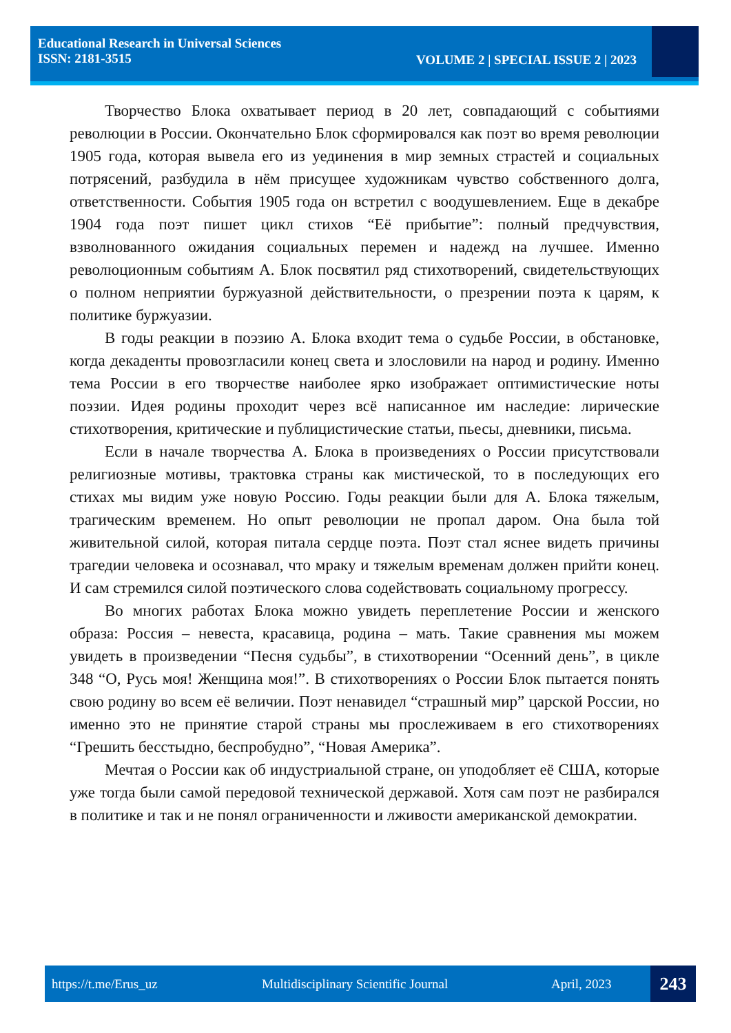Educational Research in Universal Sciences
ISSN: 2181-3515
VOLUME 2 | SPECIAL ISSUE 2 | 2023
Творчество Блока охватывает период в 20 лет, совпадающий с событиями революции в России. Окончательно Блок сформировался как поэт во время революции 1905 года, которая вывела его из уединения в мир земных страстей и социальных потрясений, разбудила в нём присущее художникам чувство собственного долга, ответственности. События 1905 года он встретил с воодушевлением. Еще в декабре 1904 года поэт пишет цикл стихов “Её прибытие”: полный предчувствия, взволнованного ожидания социальных перемен и надежд на лучшее. Именно революционным событиям А. Блок посвятил ряд стихотворений, свидетельствующих о полном неприятии буржуазной действительности, о презрении поэта к царям, к политике буржуазии.
В годы реакции в поэзию А. Блока входит тема о судьбе России, в обстановке, когда декаденты провозгласили конец света и злословили на народ и родину. Именно тема России в его творчестве наиболее ярко изображает оптимистические ноты поэзии. Идея родины проходит через всё написанное им наследие: лирические стихотворения, критические и публицистические статьи, пьесы, дневники, письма.
Если в начале творчества А. Блока в произведениях о России присутствовали религиозные мотивы, трактовка страны как мистической, то в последующих его стихах мы видим уже новую Россию. Годы реакции были для А. Блока тяжелым, трагическим временем. Но опыт революции не пропал даром. Она была той живительной силой, которая питала сердце поэта. Поэт стал яснее видеть причины трагедии человека и осознавал, что мраку и тяжелым временам должен прийти конец. И сам стремился силой поэтического слова содействовать социальному прогрессу.
Во многих работах Блока можно увидеть переплетение России и женского образа: Россия – невеста, красавица, родина – мать. Такие сравнения мы можем увидеть в произведении “Песня судьбы”, в стихотворении “Осенний день”, в цикле 348 “О, Русь моя! Женщина моя!”. В стихотворениях о России Блок пытается понять свою родину во всем её величии. Поэт ненавидел “страшный мир” царской России, но именно это не принятие старой страны мы прослеживаем в его стихотворениях “Грешить бесстыдно, беспробудно”, “Новая Америка”.
Мечтая о России как об индустриальной стране, он уподобляет её США, которые уже тогда были самой передовой технической державой. Хотя сам поэт не разбирался в политике и так и не понял ограниченности и лживости американской демократии.
https://t.me/Erus_uz Multidisciplinary Scientific Journal April, 2023 243